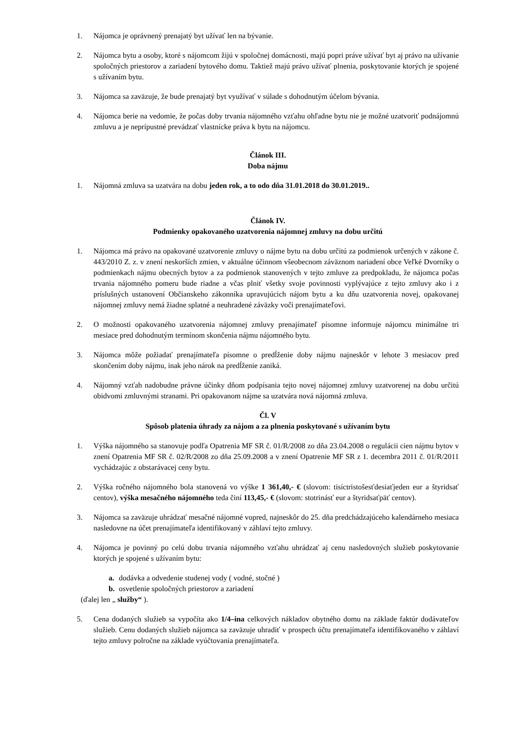1. Nájomca je oprávnený prenajatý byt užívať len na bývanie.
2. Nájomca bytu a osoby, ktoré s nájomcom žijú v spoločnej domácnosti, majú popri práve užívať byt aj právo na užívanie spoločných priestorov a zariadení bytového domu. Taktiež majú právo užívať plnenia, poskytovanie ktorých je spojené s užívaním bytu.
3. Nájomca sa zaväzuje, že bude prenajatý byt využívať v súlade s dohodnutým účelom bývania.
4. Nájomca berie na vedomie, že počas doby trvania nájomného vzťahu ohľadne bytu nie je možné uzatvoriť podnájomnú zmluvu a je neprípustné prevádzať vlastnícke práva k bytu na nájomcu.
Článok III.
Doba nájmu
1. Nájomná zmluva sa uzatvára na dobu jeden rok, a to odo dňa 31.01.2018 do 30.01.2019..
Článok IV.
Podmienky opakovaného uzatvorenia nájomnej zmluvy na dobu určitú
1. Nájomca má právo na opakované uzatvorenie zmluvy o nájme bytu na dobu určitú za podmienok určených v zákone č. 443/2010 Z. z. v znení neskorších zmien, v aktuálne účinnom všeobecnom záväznom nariadení obce Veľké Dvorníky o podmienkach nájmu obecných bytov a za podmienok stanovených v tejto zmluve za predpokladu, že nájomca počas trvania nájomného pomeru bude riadne a včas plniť všetky svoje povinnosti vyplývajúce z tejto zmluvy ako i z príslušných ustanovení Občianskeho zákonníka upravujúcich nájom bytu a ku dňu uzatvorenia novej, opakovanej nájomnej zmluvy nemá žiadne splatné a neuhradené záväzky voči prenajímateľovi.
2. O možnosti opakovaného uzatvorenia nájomnej zmluvy prenajímateľ písomne informuje nájomcu minimálne tri mesiace pred dohodnutým termínom skončenia nájmu nájomného bytu.
3. Nájomca môže požiadať prenajímateľa písomne o predĺženie doby nájmu najneskôr v lehote 3 mesiacov pred skončením doby nájmu, inak jeho nárok na predĺženie zaniká.
4. Nájomný vzťah nadobudne právne účinky dňom podpísania tejto novej nájomnej zmluvy uzatvorenej na dobu určitú obidvomi zmluvnými stranami. Pri opakovanom nájme sa uzatvára nová nájomná zmluva.
Čl. V
Spôsob platenia úhrady za nájom a za plnenia poskytované s užívaním bytu
1. Výška nájomného sa stanovuje podľa Opatrenia MF SR č. 01/R/2008 zo dňa 23.04.2008 o regulácii cien nájmu bytov v znení Opatrenia MF SR č. 02/R/2008 zo dňa 25.09.2008 a v znení Opatrenie MF SR z 1. decembra 2011 č. 01/R/2011 vychádzajúc z obstarávacej ceny bytu.
2. Výška ročného nájomného bola stanovená vo výške 1 361,40,- € (slovom: tisíctristošesťdesiaťjeden eur a štyridsať centov), výška mesačného nájomného teda činí 113,45,- € (slovom: stotrinásť eur a štyridsaťpäť centov).
3. Nájomca sa zaväzuje uhrádzať mesačné nájomné vopred, najneskôr do 25. dňa predchádzajúceho kalendárneho mesiaca nasledovne na účet prenajímateľa identifikovaný v záhlaví tejto zmluvy.
4. Nájomca je povinný po celú dobu trvania nájomného vzťahu uhrádzať aj cenu nasledovných služieb poskytovanie ktorých je spojené s užívaním bytu:
a. dodávka a odvedenie studenej vody ( vodné, stočné )
b. osvetlenie spoločných priestorov a zariadení
(ďalej len „ služby“ ).
5. Cena dodaných služieb sa vypočíta ako 1/4–ina celkových nákladov obytného domu na základe faktúr dodávateľov služieb. Cenu dodaných služieb nájomca sa zaväzuje uhradiť v prospech účtu prenajímateľa identifikovaného v záhlaví tejto zmluvy polročne na základe vyúčtovania prenajímateľa.